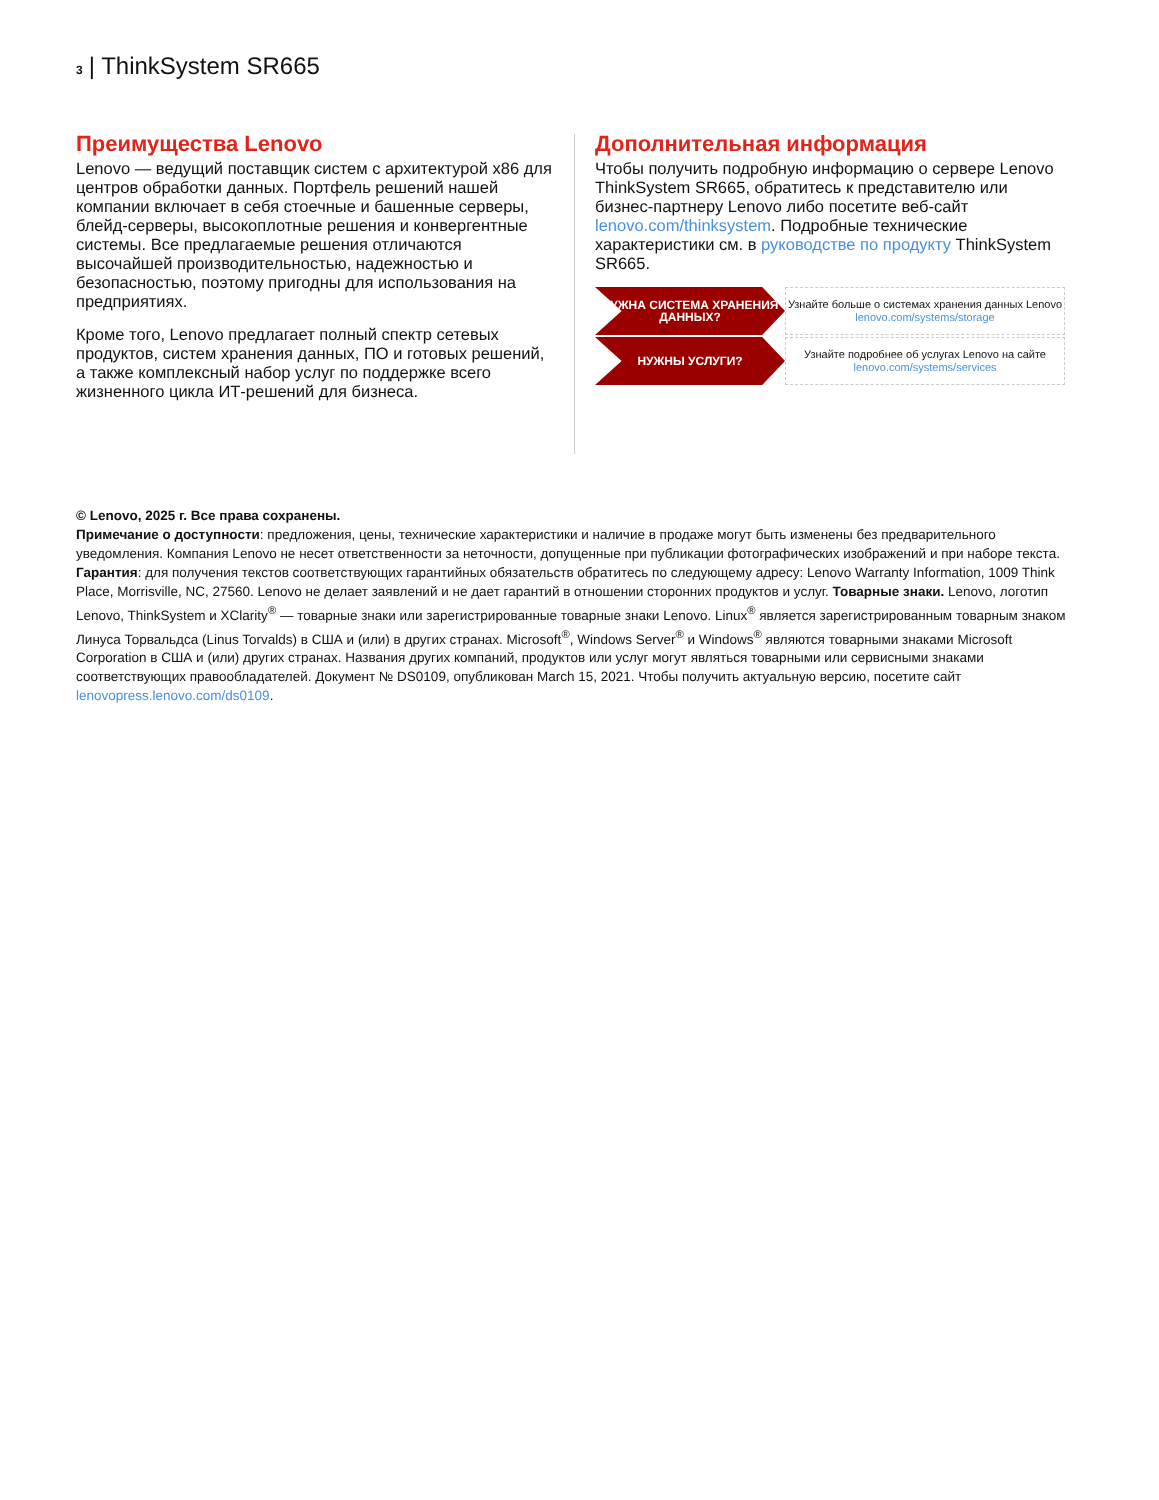3 | ThinkSystem SR665
Преимущества Lenovo
Lenovo — ведущий поставщик систем с архитектурой x86 для центров обработки данных. Портфель решений нашей компании включает в себя стоечные и башенные серверы, блейд-серверы, высокоплотные решения и конвергентные системы. Все предлагаемые решения отличаются высочайшей производительностью, надежностью и безопасностью, поэтому пригодны для использования на предприятиях.
Кроме того, Lenovo предлагает полный спектр сетевых продуктов, систем хранения данных, ПО и готовых решений, а также комплексный набор услуг по поддержке всего жизненного цикла ИТ-решений для бизнеса.
Дополнительная информация
Чтобы получить подробную информацию о сервере Lenovo ThinkSystem SR665, обратитесь к представителю или бизнес-партнеру Lenovo либо посетите веб-сайт lenovo.com/thinksystem. Подробные технические характеристики см. в руководстве по продукту ThinkSystem SR665.
НУЖНА СИСТЕМА ХРАНЕНИЯ ДАННЫХ?
Узнайте больше о системах хранения данных Lenovo
lenovo.com/systems/storage
НУЖНЫ УСЛУГИ?
Узнайте подробнее об услугах Lenovo на сайте
lenovo.com/systems/services
© Lenovo, 2025 г. Все права сохранены.
Примечание о доступности: предложения, цены, технические характеристики и наличие в продаже могут быть изменены без предварительного уведомления. Компания Lenovo не несет ответственности за неточности, допущенные при публикации фотографических изображений и при наборе текста. Гарантия: для получения текстов соответствующих гарантийных обязательств обратитесь по следующему адресу: Lenovo Warranty Information, 1009 Think Place, Morrisville, NC, 27560. Lenovo не делает заявлений и не дает гарантий в отношении сторонних продуктов и услуг. Товарные знаки. Lenovo, логотип Lenovo, ThinkSystem и XClarity<sup>®</sup> — товарные знаки или зарегистрированные товарные знаки Lenovo. Linux<sup>®</sup> является зарегистрированным товарным знаком Линуса Торвальдса (Linus Torvalds) в США и (или) в других странах. Microsoft<sup>®</sup>, Windows Server<sup>®</sup> и Windows<sup>®</sup> являются товарными знаками Microsoft Corporation в США и (или) других странах. Названия других компаний, продуктов или услуг могут являться товарными или сервисными знаками соответствующих правообладателей. Документ № DS0109, опубликован March 15, 2021. Чтобы получить актуальную версию, посетите сайт lenovopress.lenovo.com/ds0109.